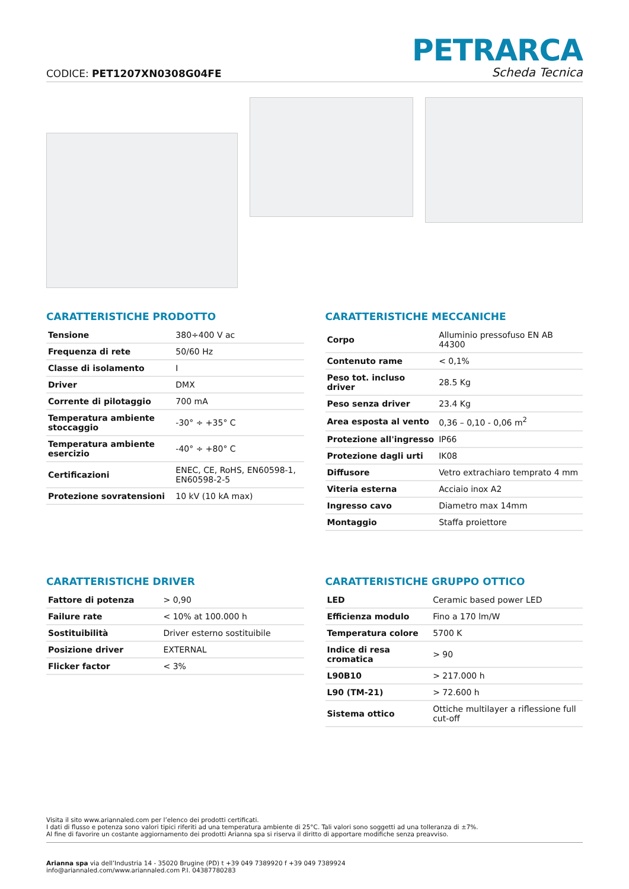CODICE: PET1207XN0308G04FE
PETRARCA
Scheda Tecnica
CARATTERISTICHE PRODOTTO
| Tensione | 380÷400 V ac |
| Frequenza di rete | 50/60 Hz |
| Classe di isolamento | I |
| Driver | DMX |
| Corrente di pilotaggio | 700 mA |
| Temperatura ambiente stoccaggio | -30° ÷ +35° C |
| Temperatura ambiente esercizio | -40° ÷ +80° C |
| Certificazioni | ENEC, CE, RoHS, EN60598-1, EN60598-2-5 |
| Protezione sovratensioni | 10 kV (10 kA max) |
CARATTERISTICHE MECCANICHE
| Corpo | Alluminio pressofuso EN AB 44300 |
| Contenuto rame | < 0,1% |
| Peso tot. incluso driver | 28.5 Kg |
| Peso senza driver | 23.4 Kg |
| Area esposta al vento | 0,36 – 0,10 - 0,06 m<sup>2</sup> |
| Protezione all'ingresso | IP66 |
| Protezione dagli urti | IK08 |
| Diffusore | Vetro extrachiaro temprato 4 mm |
| Viteria esterna | Acciaio inox A2 |
| Ingresso cavo | Diametro max 14mm |
| Montaggio | Staffa proiettore |
CARATTERISTICHE DRIVER
| Fattore di potenza | > 0,90 |
| Failure rate | < 10% at 100.000 h |
| Sostituibilità | Driver esterno sostituibile |
| Posizione driver | EXTERNAL |
| Flicker factor | < 3% |
CARATTERISTICHE GRUPPO OTTICO
| LED | Ceramic based power LED |
| Efficienza modulo | Fino a 170 lm/W |
| Temperatura colore | 5700 K |
| Indice di resa cromatica | > 90 |
| L90B10 | > 217.000 h |
| L90 (TM-21) | > 72.600 h |
| Sistema ottico | Ottiche multilayer a riflessione full cut-off |
Visita il sito www.ariannaled.com per l’elenco dei prodotti certificati.
I dati di flusso e potenza sono valori tipici riferiti ad una temperatura ambiente di 25°C. Tali valori sono soggetti ad una tolleranza di ±7%.
Al fine di favorire un costante aggiornamento dei prodotti Arianna spa si riserva il diritto di apportare modifiche senza preavviso.
Arianna spa via dell’Industria 14 - 35020 Brugine (PD) t +39 049 7389920 f +39 049 7389924
info@ariannaled.com/www.ariannaled.com P.I. 04387780283